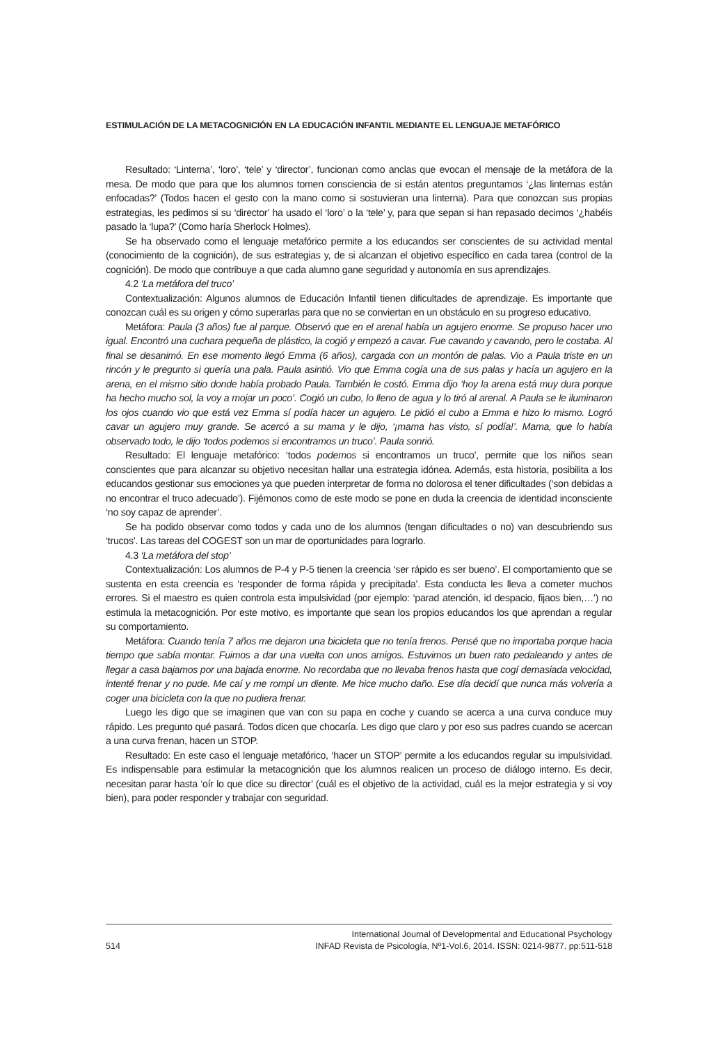ESTIMULACIÓN DE LA METACOGNICIÓN EN LA EDUCACIÓN INFANTIL MEDIANTE EL LENGUAJE METAFÓRICO
Resultado: ‘Linterna’, ‘loro’, ‘tele’ y ‘director’, funcionan como anclas que evocan el mensaje de la metáfora de la mesa. De modo que para que los alumnos tomen consciencia de si están atentos preguntamos ‘¿las linternas están enfocadas?’ (Todos hacen el gesto con la mano como si sostuvieran una linterna). Para que conozcan sus propias estrategias, les pedimos si su ‘director’ ha usado el ‘loro’ o la ‘tele’ y, para que sepan si han repasado decimos ‘¿habéis pasado la ‘lupa?’ (Como haría Sherlock Holmes).
Se ha observado como el lenguaje metafórico permite a los educandos ser conscientes de su actividad mental (conocimiento de la cognición), de sus estrategias y, de si alcanzan el objetivo específico en cada tarea (control de la cognición). De modo que contribuye a que cada alumno gane seguridad y autonomía en sus aprendizajes.
4.2 ‘La metáfora del truco’
Contextualización: Algunos alumnos de Educación Infantil tienen dificultades de aprendizaje. Es importante que conozcan cuál es su origen y cómo superarlas para que no se conviertan en un obstáculo en su progreso educativo.
Metáfora: Paula (3 años) fue al parque. Observó que en el arenal había un agujero enorme. Se propuso hacer uno igual. Encontró una cuchara pequeña de plástico, la cogió y empezó a cavar. Fue cavando y cavando, pero le costaba. Al final se desanimó. En ese momento llegó Emma (6 años), cargada con un montón de palas. Vio a Paula triste en un rincón y le pregunto si quería una pala. Paula asintió. Vio que Emma cogía una de sus palas y hacía un agujero en la arena, en el mismo sitio donde había probado Paula. También le costó. Emma dijo ‘hoy la arena está muy dura porque ha hecho mucho sol, la voy a mojar un poco’. Cogió un cubo, lo lleno de agua y lo tiró al arenal. A Paula se le iluminaron los ojos cuando vio que está vez Emma sí podía hacer un agujero. Le pidió el cubo a Emma e hizo lo mismo. Logró cavar un agujero muy grande. Se acercó a su mama y le dijo, ‘¡mama has visto, sí podía!’. Mama, que lo había observado todo, le dijo ‘todos podemos si encontramos un truco’. Paula sonrió.
Resultado: El lenguaje metafórico: ‘todos podemos si encontramos un truco’, permite que los niños sean conscientes que para alcanzar su objetivo necesitan hallar una estrategia idónea. Además, esta historia, posibilita a los educandos gestionar sus emociones ya que pueden interpretar de forma no dolorosa el tener dificultades (‘son debidas a no encontrar el truco adecuado’). Fijémonos como de este modo se pone en duda la creencia de identidad inconsciente ‘no soy capaz de aprender’.
Se ha podido observar como todos y cada uno de los alumnos (tengan dificultades o no) van descubriendo sus ‘trucos’. Las tareas del COGEST son un mar de oportunidades para lograrlo.
4.3 ‘La metáfora del stop’
Contextualización: Los alumnos de P-4 y P-5 tienen la creencia ‘ser rápido es ser bueno’. El comportamiento que se sustenta en esta creencia es ‘responder de forma rápida y precipitada’. Esta conducta les lleva a cometer muchos errores. Si el maestro es quien controla esta impulsividad (por ejemplo: ‘parad atención, id despacio, fijaos bien,…’) no estimula la metacognición. Por este motivo, es importante que sean los propios educandos los que aprendan a regular su comportamiento.
Metáfora: Cuando tenía 7 años me dejaron una bicicleta que no tenía frenos. Pensé que no importaba porque hacia tiempo que sabía montar. Fuimos a dar una vuelta con unos amigos. Estuvimos un buen rato pedaleando y antes de llegar a casa bajamos por una bajada enorme. No recordaba que no llevaba frenos hasta que cogí demasiada velocidad, intenté frenar y no pude. Me caí y me rompí un diente. Me hice mucho daño. Ese día decidí que nunca más volvería a coger una bicicleta con la que no pudiera frenar.
Luego les digo que se imaginen que van con su papa en coche y cuando se acerca a una curva conduce muy rápido. Les pregunto qué pasará. Todos dicen que chocaría. Les digo que claro y por eso sus padres cuando se acercan a una curva frenan, hacen un STOP.
Resultado: En este caso el lenguaje metafórico, ‘hacer un STOP’ permite a los educandos regular su impulsividad. Es indispensable para estimular la metacognición que los alumnos realicen un proceso de diálogo interno. Es decir, necesitan parar hasta ‘oír lo que dice su director’ (cuál es el objetivo de la actividad, cuál es la mejor estrategia y si voy bien), para poder responder y trabajar con seguridad.
514
International Journal of Developmental and Educational Psychology
INFAD Revista de Psicología, Nº1-Vol.6, 2014. ISSN: 0214-9877. pp:511-518